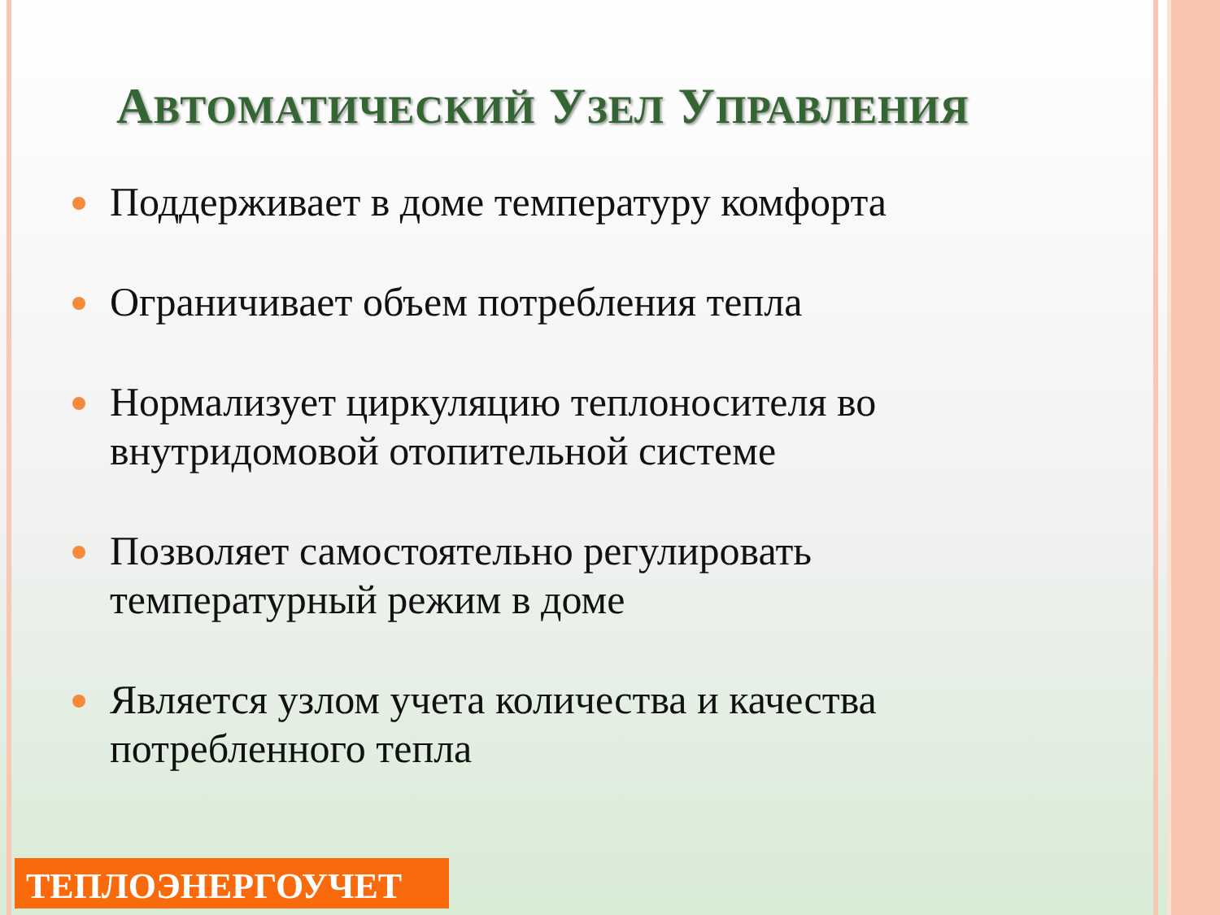АВТОМАТИЧЕСКИЙ УЗЕЛ УПРАВЛЕНИЯ
Поддерживает в доме температуру комфорта
Ограничивает объем потребления тепла
Нормализует циркуляцию теплоносителя во внутридомовой отопительной системе
Позволяет самостоятельно регулировать температурный режим в доме
Является узлом учета количества и качества потребленного тепла
ТЕПЛОЭНЕРГОУЧЕТ